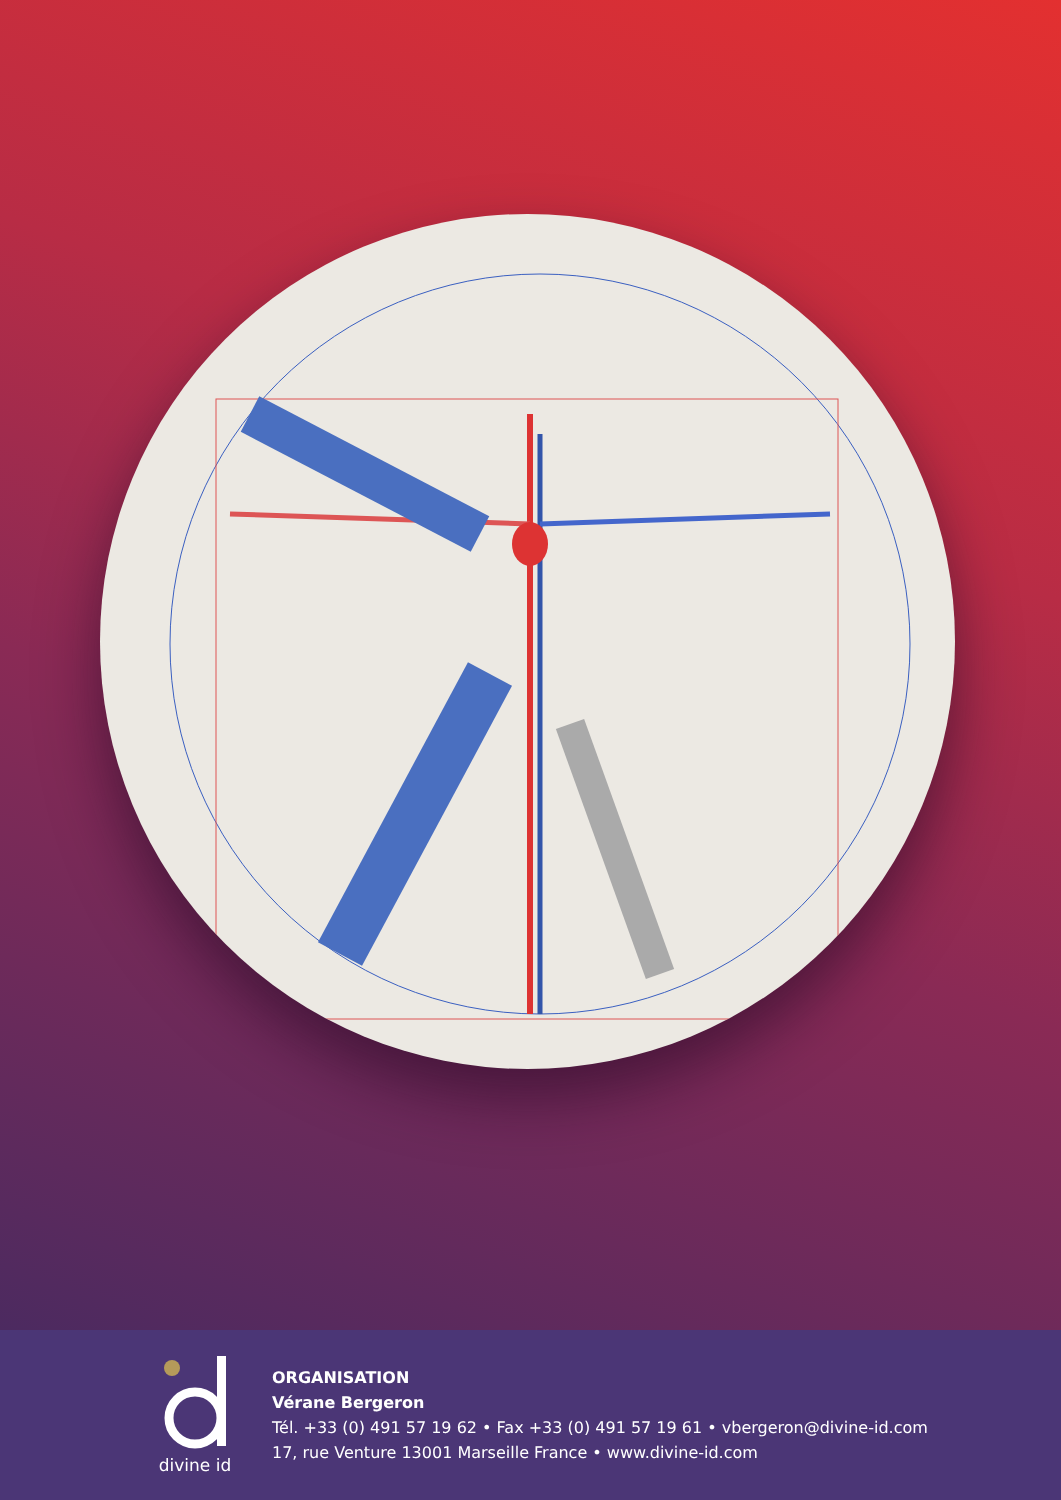divine id
ORGANISATION
Vérane Bergeron
Tél. +33 (0) 491 57 19 62 • Fax +33 (0) 491 57 19 61 • vbergeron@divine-id.com
17, rue Venture 13001 Marseille France • www.divine-id.com